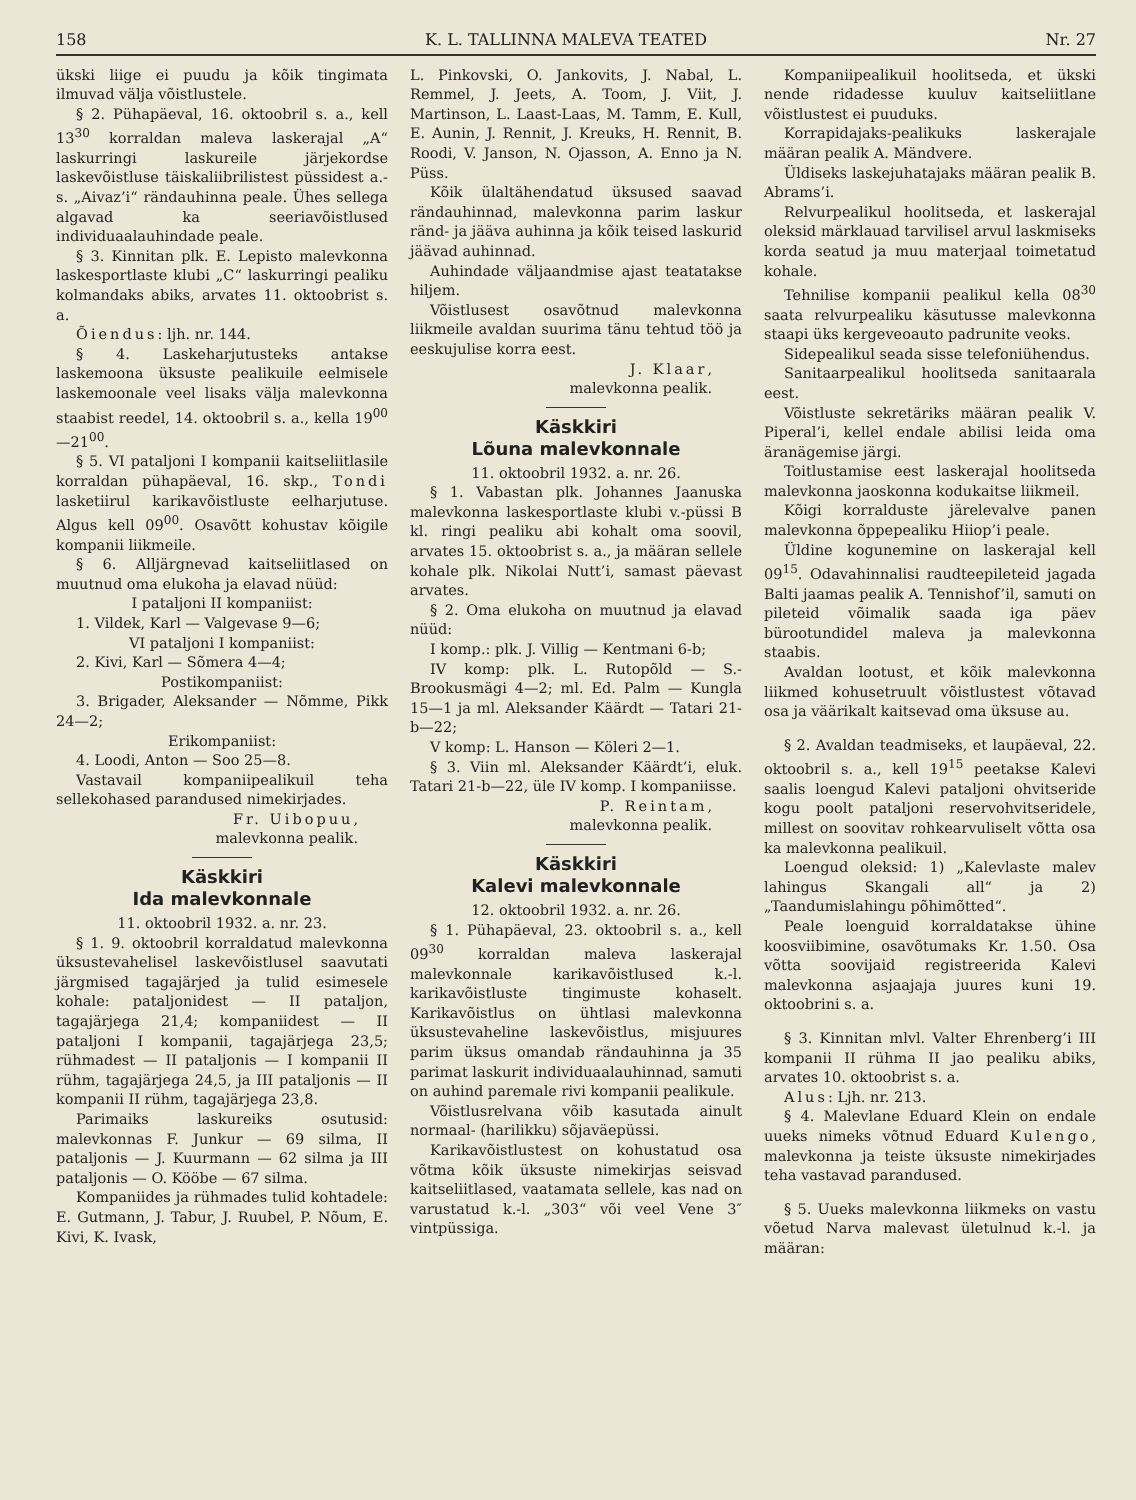158 K. L. TALLINNA MALEVA TEATED Nr. 27
ükski liige ei puudu ja kõik tingimata ilmuvad välja võistlustele.
§ 2. Pühapäeval, 16. oktoobril s. a., kell 13<sup>30</sup> korraldan maleva laskerajal „A“ laskurringi laskureile järjekordse laskevõistluse täiskaliibrilistest püssidest a.-s. „Aivaz’i“ rändauhinna peale. Ühes sellega algavad ka seeriavõistlused individuaalauhindade peale.
§ 3. Kinnitan plk. E. Lepisto malevkonna laskesportlaste klubi „C“ laskurringi pealiku kolmandaks abiks, arvates 11. oktoobrist s. a.
Õiendus: ljh. nr. 144.
§ 4. Laskeharjutusteks antakse laskemoona üksuste pealikuile eelmisele laskemoonale veel lisaks välja malevkonna staabist reedel, 14. oktoobril s. a., kella 19<sup>00</sup>—21<sup>00</sup>.
§ 5. VI pataljoni I kompanii kaitseliitlasile korraldan pühapäeval, 16. skp., Tondi lasketiirul karikavõistluste eelharjutuse. Algus kell 09<sup>00</sup>. Osavõtt kohustav kõigile kompanii liikmeile.
§ 6. Alljärgnevad kaitseliitlased on muutnud oma elukoha ja elavad nüüd:
I pataljoni II kompaniist:
1. Vildek, Karl — Valgevase 9—6;
VI pataljoni I kompaniist:
2. Kivi, Karl — Sõmera 4—4;
Postikompaniist:
3. Brigader, Aleksander — Nõmme, Pikk 24—2;
Erikompaniist:
4. Loodi, Anton — Soo 25—8.
Vastavail kompaniipealikuil teha sellekohased parandused nimekirjades.
Fr. Uibopuu,
malevkonna pealik.
Käskkiri
Ida malevkonnale
11. oktoobril 1932. a. nr. 23.
§ 1. 9. oktoobril korraldatud malevkonna üksustevahelisel laskevõistlusel saavutati järgmised tagajärjed ja tulid esimesele kohale: pataljonidest — II pataljon, tagajärjega 21,4; kompaniidest — II pataljoni I kompanii, tagajärjega 23,5; rühmadest — II pataljonis — I kompanii II rühm, tagajärjega 24,5, ja III pataljonis — II kompanii II rühm, tagajärjega 23,8.
Parimaiks laskureiks osutusid: malevkonnas F. Junkur — 69 silma, II pataljonis — J. Kuurmann — 62 silma ja III pataljonis — O. Kööbe — 67 silma.
Kompaniides ja rühmades tulid kohtadele: E. Gutmann, J. Tabur, J. Ruubel, P. Nõum, E. Kivi, K. Ivask,
L. Pinkovski, O. Jankovits, J. Nabal, L. Remmel, J. Jeets, A. Toom, J. Viit, J. Martinson, L. Laast-Laas, M. Tamm, E. Kull, E. Aunin, J. Rennit, J. Kreuks, H. Rennit, B. Roodi, V. Janson, N. Ojasson, A. Enno ja N. Püss.
Kõik ülaltähendatud üksused saavad rändauhinnad, malevkonna parim laskur ränd- ja jääva auhinna ja kõik teised laskurid jäävad auhinnad.
Auhindade väljaandmise ajast teatatakse hiljem.
Võistlusest osavõtnud malevkonna liikmeile avaldan suurima tänu tehtud töö ja eeskujulise korra eest.
J. Klaar,
malevkonna pealik.
Käskkiri
Lõuna malevkonnale
11. oktoobril 1932. a. nr. 26.
§ 1. Vabastan plk. Johannes Jaanuska malevkonna laskesportlaste klubi v.-püssi B kl. ringi pealiku abi kohalt oma soovil, arvates 15. oktoobrist s. a., ja määran sellele kohale plk. Nikolai Nutt’i, samast päevast arvates.
§ 2. Oma elukoha on muutnud ja elavad nüüd:
I komp.: plk. J. Villig — Kentmani 6-b;
IV komp: plk. L. Rutopõld — S.-Brookusmägi 4—2; ml. Ed. Palm — Kungla 15—1 ja ml. Aleksander Käärdt — Tatari 21-b—22;
V komp: L. Hanson — Köleri 2—1.
§ 3. Viin ml. Aleksander Käärdt’i, eluk. Tatari 21-b—22, üle IV komp. I kompaniisse.
P. Reintam,
malevkonna pealik.
Käskkiri
Kalevi malevkonnale
12. oktoobril 1932. a. nr. 26.
§ 1. Pühapäeval, 23. oktoobril s. a., kell 09<sup>30</sup> korraldan maleva laskerajal malevkonnale karikavõistlused k.-l. karikavõistluste tingimuste kohaselt. Karikavõistlus on ühtlasi malevkonna üksustevaheline laskevõistlus, misjuures parim üksus omandab rändauhinna ja 35 parimat laskurit individuaalauhinnad, samuti on auhind paremale rivi kompanii pealikule.
Võistlusrelvana võib kasutada ainult normaal- (harilikku) sõjaväepüssi.
Karikavõistlustest on kohustatud osa võtma kõik üksuste nimekirjas seisvad kaitseliitlased, vaatamata sellele, kas nad on varustatud k.-l. „303“ või veel Vene 3″ vintpüssiga.
Kompaniipealikuil hoolitseda, et ükski nende ridadesse kuuluv kaitseliitlane võistlustest ei puuduks.
Korrapidajaks-pealikuks laskerajale määran pealik A. Mändvere.
Üldiseks laskejuhatajaks määran pealik B. Abrams’i.
Relvurpealikul hoolitseda, et laskerajal oleksid märklauad tarvilisel arvul laskmiseks korda seatud ja muu materjaal toimetatud kohale.
Tehnilise kompanii pealikul kella 08<sup>30</sup> saata relvurpealiku käsutusse malevkonna staapi üks kergeveoauto padrunite veoks.
Sidepealikul seada sisse telefoniühendus.
Sanitaarpealikul hoolitseda sanitaarala eest.
Võistluste sekretäriks määran pealik V. Piperal’i, kellel endale abilisi leida oma äranägemise järgi.
Toitlustamise eest laskerajal hoolitseda malevkonna jaoskonna kodukaitse liikmeil.
Kõigi korralduste järelevalve panen malevkonna õppepealiku Hiiop’i peale.
Üldine kogunemine on laskerajal kell 09<sup>15</sup>. Odavahinnalisi raudteepileteid jagada Balti jaamas pealik A. Tennishof’il, samuti on pileteid võimalik saada iga päev bürootundidel maleva ja malevkonna staabis.
Avaldan lootust, et kõik malevkonna liikmed kohusetruult võistlustest võtavad osa ja väärikalt kaitsevad oma üksuse au.
§ 2. Avaldan teadmiseks, et laupäeval, 22. oktoobril s. a., kell 19<sup>15</sup> peetakse Kalevi saalis loengud Kalevi pataljoni ohvitseride kogu poolt pataljoni reservohvitseridele, millest on soovitav rohkearvuliselt võtta osa ka malevkonna pealikuil.
Loengud oleksid: 1) „Kalevlaste malev lahingus Skangali all“ ja 2) „Taandumislahingu põhimõtted“.
Peale loenguid korraldatakse ühine koosviibimine, osavõtumaks Kr. 1.50. Osa võtta soovijaid registreerida Kalevi malevkonna asjaajaja juures kuni 19. oktoobrini s. a.
§ 3. Kinnitan mlvl. Valter Ehrenberg’i III kompanii II rühma II jao pealiku abiks, arvates 10. oktoobrist s. a.
Alus: Ljh. nr. 213.
§ 4. Malevlane Eduard Klein on endale uueks nimeks võtnud Eduard Kulengo, malevkonna ja teiste üksuste nimekirjades teha vastavad parandused.
§ 5. Uueks malevkonna liikmeks on vastu võetud Narva malevast ületulnud k.-l. ja määran: